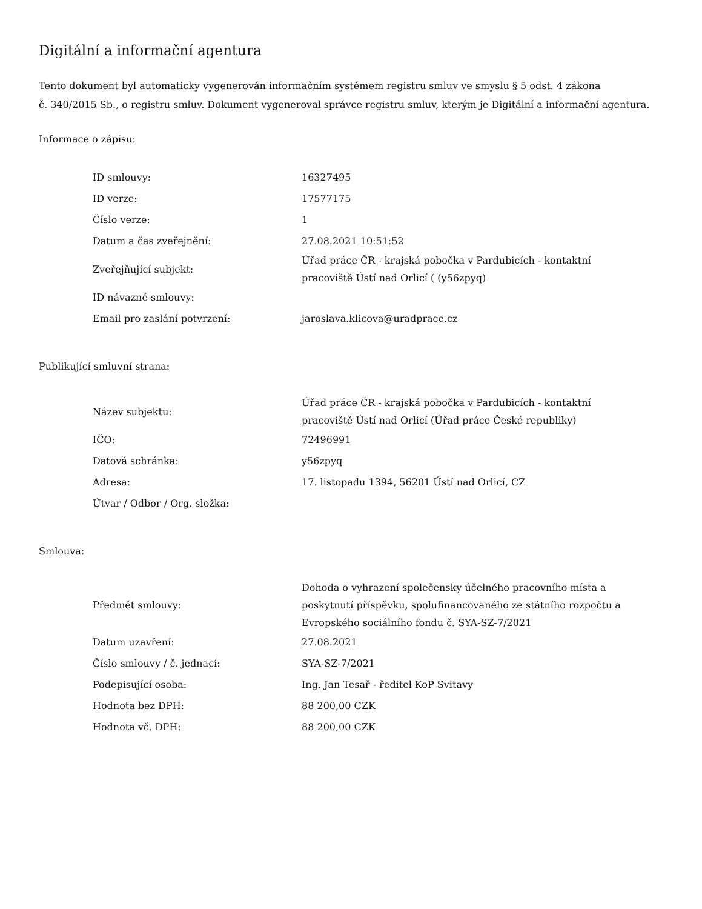Digitální a informační agentura
Tento dokument byl automaticky vygenerován informačním systémem registru smluv ve smyslu § 5 odst. 4 zákona
č. 340/2015 Sb., o registru smluv. Dokument vygeneroval správce registru smluv, kterým je Digitální a informační agentura.
Informace o zápisu:
| ID smlouvy: | 16327495 |
| ID verze: | 17577175 |
| Číslo verze: | 1 |
| Datum a čas zveřejnění: | 27.08.2021 10:51:52 |
| Zveřejňující subjekt: | Úřad práce ČR - krajská pobočka v Pardubicích - kontaktní pracoviště Ústí nad Orlicí ( (y56zpyq) |
| ID návazné smlouvy: | |
| Email pro zaslání potvrzení: | jaroslava.klicova@uradprace.cz |
Publikující smluvní strana:
| Název subjektu: | Úřad práce ČR - krajská pobočka v Pardubicích - kontaktní pracoviště Ústí nad Orlicí (Úřad práce České republiky) |
| IČO: | 72496991 |
| Datová schránka: | y56zpyq |
| Adresa: | 17. listopadu 1394, 56201 Ústí nad Orlicí, CZ |
| Útvar / Odbor / Org. složka: | |
Smlouva:
| Předmět smlouvy: | Dohoda o vyhrazení společensky účelného pracovního místa a poskytnutí příspěvku, spolufinancovaného ze státního rozpočtu a Evropského sociálního fondu č. SYA-SZ-7/2021 |
| Datum uzavření: | 27.08.2021 |
| Číslo smlouvy / č. jednací: | SYA-SZ-7/2021 |
| Podepisující osoba: | Ing. Jan Tesař - ředitel KoP Svitavy |
| Hodnota bez DPH: | 88 200,00 CZK |
| Hodnota vč. DPH: | 88 200,00 CZK |